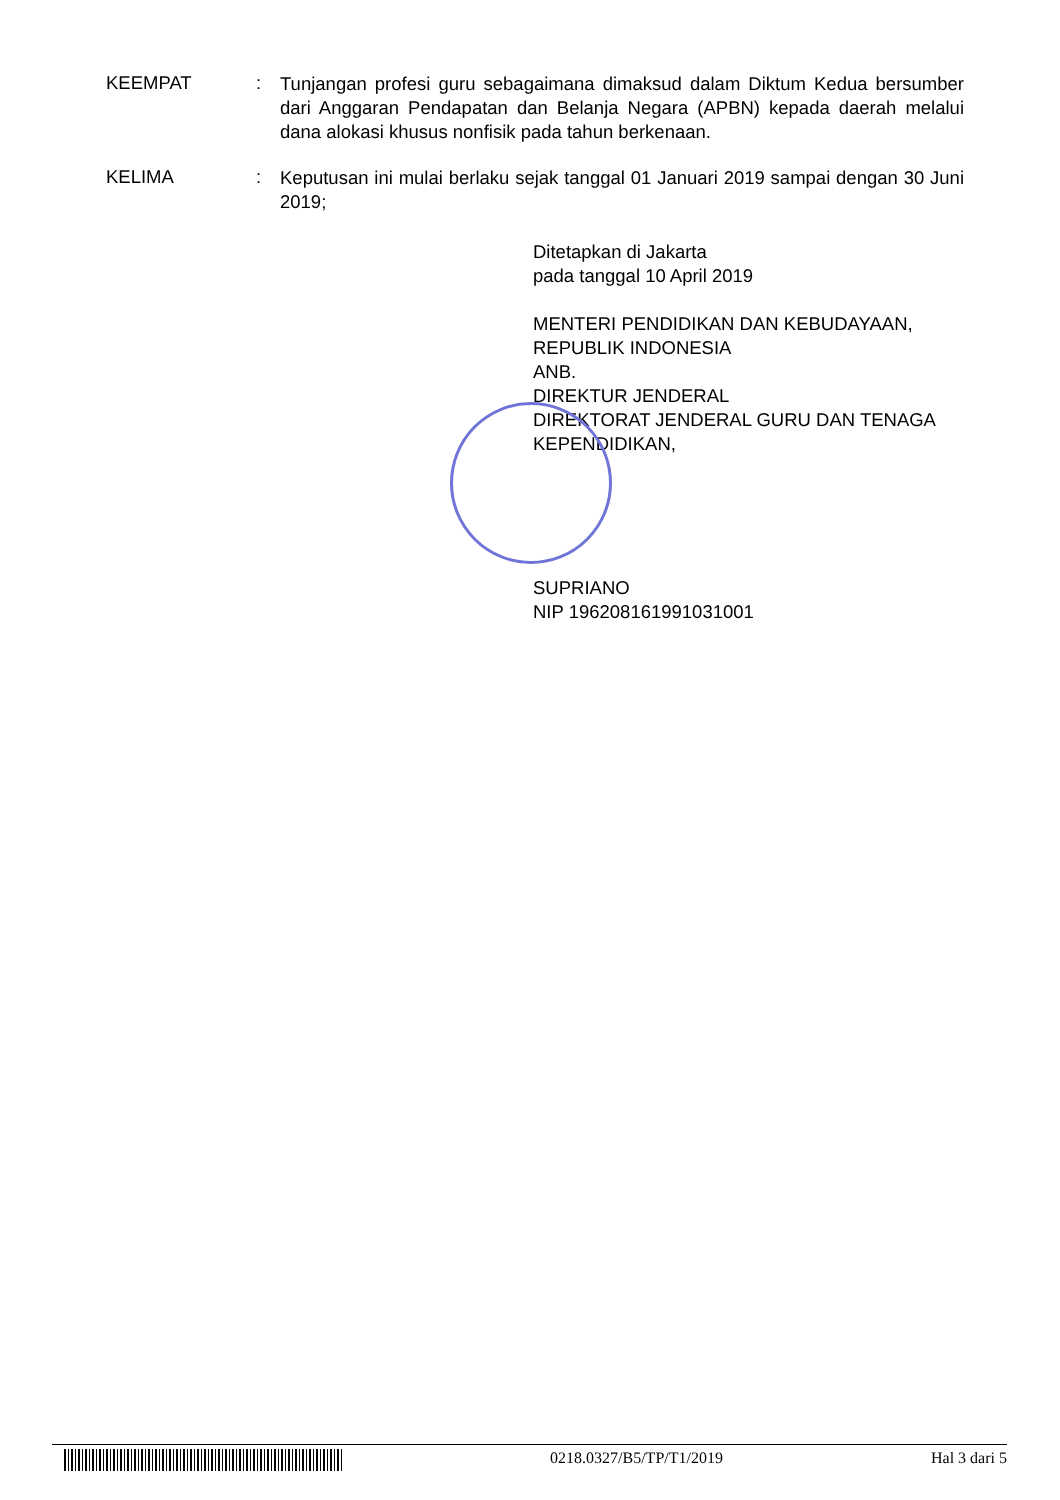KEEMPAT :
Tunjangan profesi guru sebagaimana dimaksud dalam Diktum Kedua bersumber dari Anggaran Pendapatan dan Belanja Negara (APBN) kepada daerah melalui dana alokasi khusus nonfisik pada tahun berkenaan.
KELIMA :
Keputusan ini mulai berlaku sejak tanggal 01 Januari 2019 sampai dengan 30 Juni 2019;
Ditetapkan di Jakarta
pada tanggal 10 April 2019
MENTERI PENDIDIKAN DAN KEBUDAYAAN,
REPUBLIK INDONESIA
ANB.
DIREKTUR JENDERAL
DIREKTORAT JENDERAL GURU DAN TENAGA
KEPENDIDIKAN,
SUPRIANO
NIP 196208161991031001
0218.0327/B5/TP/T1/2019 Hal 3 dari 5